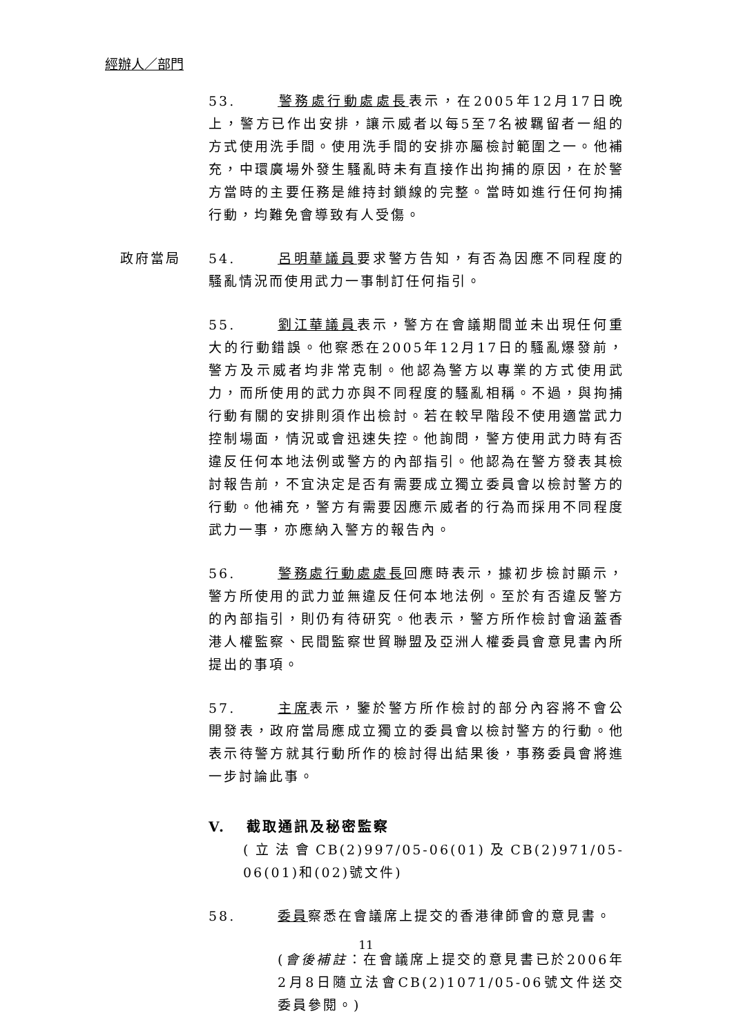經辦人／部門
53. 警務處行動處處長表示，在2005年12月17日晚上，警方已作出安排，讓示威者以每5至7名被羈留者一組的方式使用洗手間。使用洗手間的安排亦屬檢討範圍之一。他補充，中環廣場外發生騷亂時未有直接作出拘捕的原因，在於警方當時的主要任務是維持封鎖線的完整。當時如進行任何拘捕行動，均難免會導致有人受傷。
政府當局 54. 呂明華議員要求警方告知，有否為因應不同程度的騷亂情況而使用武力一事制訂任何指引。
55. 劉江華議員表示，警方在會議期間並未出現任何重大的行動錯誤。他察悉在2005年12月17日的騷亂爆發前，警方及示威者均非常克制。他認為警方以專業的方式使用武力，而所使用的武力亦與不同程度的騷亂相稱。不過，與拘捕行動有關的安排則須作出檢討。若在較早階段不使用適當武力控制場面，情況或會迅速失控。他詢問，警方使用武力時有否違反任何本地法例或警方的內部指引。他認為在警方發表其檢討報告前，不宜決定是否有需要成立獨立委員會以檢討警方的行動。他補充，警方有需要因應示威者的行為而採用不同程度武力一事，亦應納入警方的報告內。
56. 警務處行動處處長回應時表示，據初步檢討顯示，警方所使用的武力並無違反任何本地法例。至於有否違反警方的內部指引，則仍有待研究。他表示，警方所作檢討會涵蓋香港人權監察、民間監察世貿聯盟及亞洲人權委員會意見書內所提出的事項。
57. 主席表示，鑒於警方所作檢討的部分內容將不會公開發表，政府當局應成立獨立的委員會以檢討警方的行動。他表示待警方就其行動所作的檢討得出結果後，事務委員會將進一步討論此事。
V. 截取通訊及秘密監察
(立法會CB(2)997/05-06(01)及CB(2)971/05-06(01)和(02)號文件)
58. 委員察悉在會議席上提交的香港律師會的意見書。
(會後補註：在會議席上提交的意見書已於2006年2月8日隨立法會CB(2)1071/05-06號文件送交委員參閱。)
11